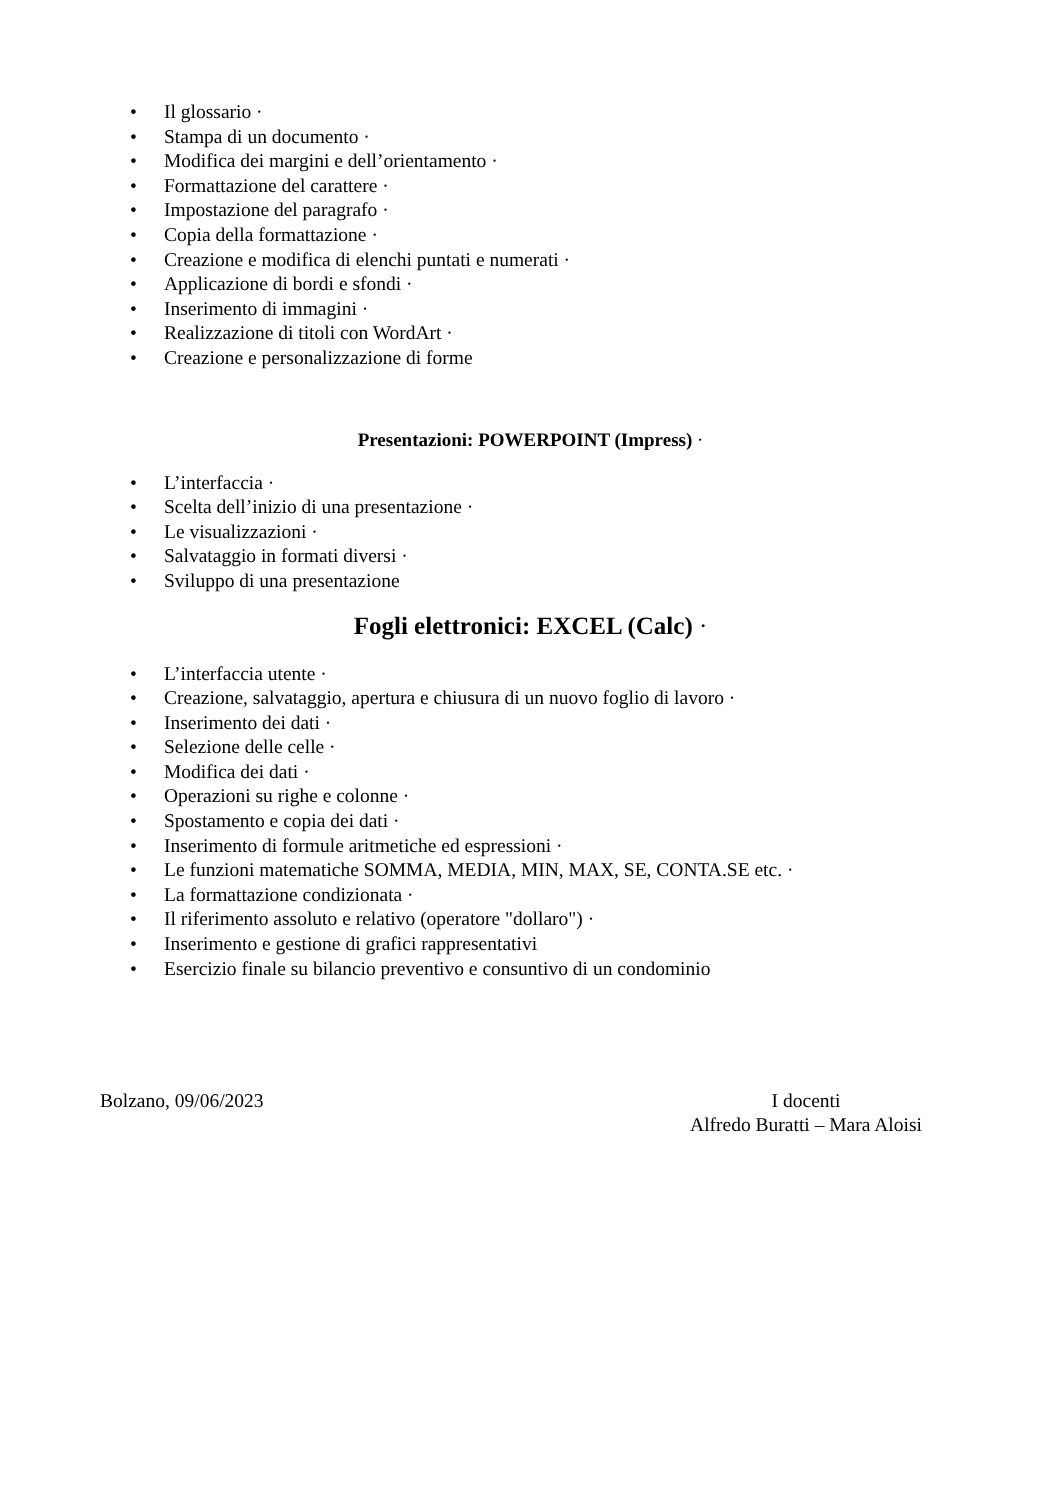• Il glossario ·
• Stampa di un documento ·
• Modifica dei margini e dell’orientamento ·
• Formattazione del carattere ·
• Impostazione del paragrafo ·
• Copia della formattazione ·
• Creazione e modifica di elenchi puntati e numerati ·
• Applicazione di bordi e sfondi ·
• Inserimento di immagini ·
• Realizzazione di titoli con WordArt ·
• Creazione e personalizzazione di forme
Presentazioni: POWERPOINT (Impress) ·
• L’interfaccia ·
• Scelta dell’inizio di una presentazione ·
• Le visualizzazioni ·
• Salvataggio in formati diversi ·
• Sviluppo di una presentazione
Fogli elettronici: EXCEL (Calc) ·
• L’interfaccia utente ·
• Creazione, salvataggio, apertura e chiusura di un nuovo foglio di lavoro ·
• Inserimento dei dati ·
• Selezione delle celle ·
• Modifica dei dati ·
• Operazioni su righe e colonne ·
• Spostamento e copia dei dati ·
• Inserimento di formule aritmetiche ed espressioni ·
• Le funzioni matematiche SOMMA, MEDIA, MIN, MAX, SE, CONTA.SE etc. ·
• La formattazione condizionata ·
• Il riferimento assoluto e relativo (operatore "dollaro") ·
• Inserimento e gestione di grafici rappresentativi
• Esercizio finale su bilancio preventivo e consuntivo di un condominio
Bolzano, 09/06/2023 I docenti
Alfredo Buratti – Mara Aloisi